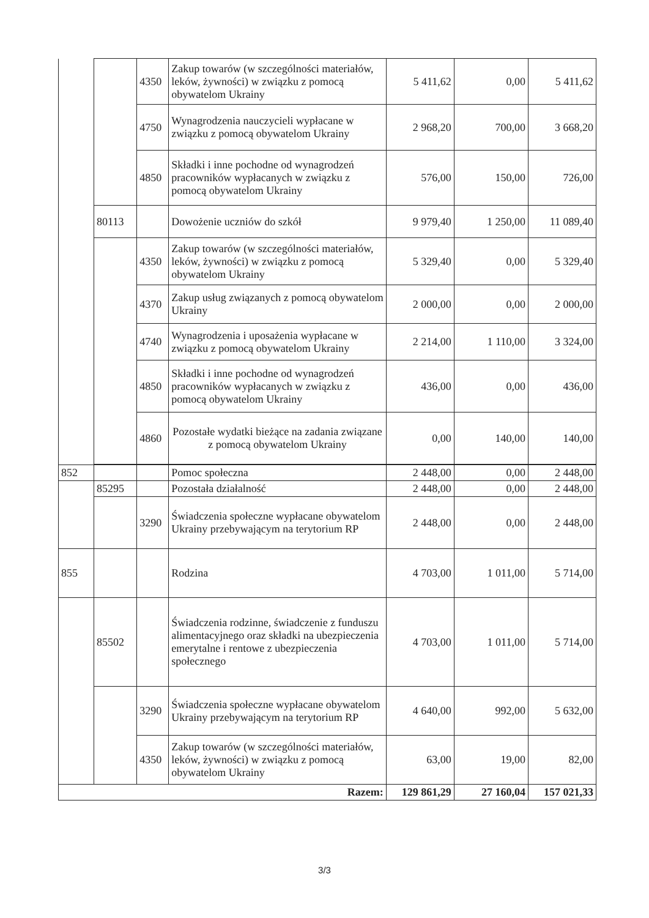| | | 4350 | Zakup towarów (w szczególności materiałów, leków, żywności) w związku z pomocą obywatelom Ukrainy | 5 411,62 | 0,00 | 5 411,62 |
| | | 4750 | Wynagrodzenia nauczycieli wypłacane w związku z pomocą obywatelom Ukrainy | 2 968,20 | 700,00 | 3 668,20 |
| | | 4850 | Składki i inne pochodne od wynagrodzeń pracowników wypłacanych w związku z pomocą obywatelom Ukrainy | 576,00 | 150,00 | 726,00 |
| | 80113 | | Dowożenie uczniów do szkół | 9 979,40 | 1 250,00 | 11 089,40 |
| | | 4350 | Zakup towarów (w szczególności materiałów, leków, żywności) w związku z pomocą obywatelom Ukrainy | 5 329,40 | 0,00 | 5 329,40 |
| | | 4370 | Zakup usług związanych z pomocą obywatelom Ukrainy | 2 000,00 | 0,00 | 2 000,00 |
| | | 4740 | Wynagrodzenia i uposażenia wypłacane w związku z pomocą obywatelom Ukrainy | 2 214,00 | 1 110,00 | 3 324,00 |
| | | 4850 | Składki i inne pochodne od wynagrodzeń pracowników wypłacanych w związku z pomocą obywatelom Ukrainy | 436,00 | 0,00 | 436,00 |
| | | 4860 | Pozostałe wydatki bieżące na zadania związane z pomocą obywatelom Ukrainy | 0,00 | 140,00 | 140,00 |
| 852 | | | Pomoc społeczna | 2 448,00 | 0,00 | 2 448,00 |
| | 85295 | | Pozostała działalność | 2 448,00 | 0,00 | 2 448,00 |
| | | 3290 | Świadczenia społeczne wypłacane obywatelom Ukrainy przebywającym na terytorium RP | 2 448,00 | 0,00 | 2 448,00 |
| 855 | | | Rodzina | 4 703,00 | 1 011,00 | 5 714,00 |
| | 85502 | | Świadczenia rodzinne, świadczenie z funduszu alimentacyjnego oraz składki na ubezpieczenia emerytalne i rentowe z ubezpieczenia społecznego | 4 703,00 | 1 011,00 | 5 714,00 |
| | | 3290 | Świadczenia społeczne wypłacane obywatelom Ukrainy przebywającym na terytorium RP | 4 640,00 | 992,00 | 5 632,00 |
| | | 4350 | Zakup towarów (w szczególności materiałów, leków, żywności) w związku z pomocą obywatelom Ukrainy | 63,00 | 19,00 | 82,00 |
| Razem: | | | | 129 861,29 | 27 160,04 | 157 021,33 |
3/3